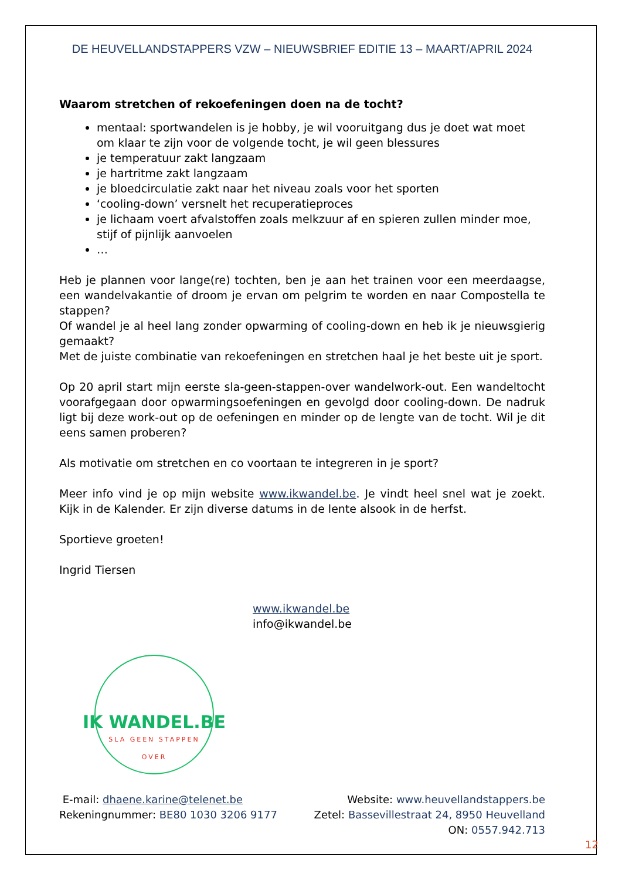DE HEUVELLANDSTAPPERS VZW – NIEUWSBRIEF EDITIE 13 – MAART/APRIL 2024
Waarom stretchen of rekoefeningen doen na de tocht?
mentaal: sportwandelen is je hobby, je wil vooruitgang dus je doet wat moet om klaar te zijn voor de volgende tocht, je wil geen blessures
je temperatuur zakt langzaam
je hartritme zakt langzaam
je bloedcirculatie zakt naar het niveau zoals voor het sporten
‘cooling-down’ versnelt het recuperatieproces
je lichaam voert afvalstoffen zoals melkzuur af en spieren zullen minder moe, stijf of pijnlijk aanvoelen
…
Heb je plannen voor lange(re) tochten, ben je aan het trainen voor een meerdaagse, een wandelvakantie of droom je ervan om pelgrim te worden en naar Compostella te stappen?
Of wandel je al heel lang zonder opwarming of cooling-down en heb ik je nieuwsgierig gemaakt?
Met de juiste combinatie van rekoefeningen en stretchen haal je het beste uit je sport.
Op 20 april start mijn eerste sla-geen-stappen-over wandelwork-out. Een wandeltocht voorafgegaan door opwarmingsoefeningen en gevolgd door cooling-down. De nadruk ligt bij deze work-out op de oefeningen en minder op de lengte van de tocht. Wil je dit eens samen proberen?
Als motivatie om stretchen en co voortaan te integreren in je sport?
Meer info vind je op mijn website www.ikwandel.be. Je vindt heel snel wat je zoekt. Kijk in de Kalender. Er zijn diverse datums in de lente alsook in de herfst.
Sportieve groeten!
Ingrid Tiersen
www.ikwandel.be
info@ikwandel.be
IK WANDEL.BE
SLA GEEN STAPPEN OVER
E-mail: dhaene.karine@telenet.be
Rekeningnummer: BE80 1030 3206 9177
Website: www.heuvellandstappers.be
Zetel: Bassevillestraat 24, 8950 Heuvelland
ON: 0557.942.713
12